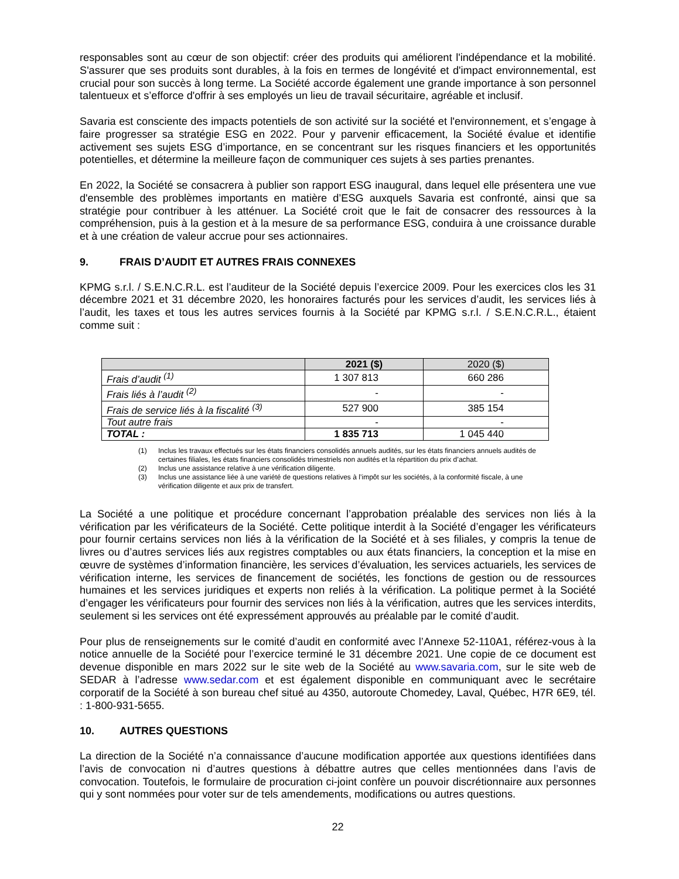responsables sont au cœur de son objectif: créer des produits qui améliorent l'indépendance et la mobilité. S'assurer que ses produits sont durables, à la fois en termes de longévité et d'impact environnemental, est crucial pour son succès à long terme. La Société accorde également une grande importance à son personnel talentueux et s’efforce d'offrir à ses employés un lieu de travail sécuritaire, agréable et inclusif.
Savaria est consciente des impacts potentiels de son activité sur la société et l'environnement, et s’engage à faire progresser sa stratégie ESG en 2022. Pour y parvenir efficacement, la Société évalue et identifie activement ses sujets ESG d’importance, en se concentrant sur les risques financiers et les opportunités potentielles, et détermine la meilleure façon de communiquer ces sujets à ses parties prenantes.
En 2022, la Société se consacrera à publier son rapport ESG inaugural, dans lequel elle présentera une vue d'ensemble des problèmes importants en matière d’ESG auxquels Savaria est confronté, ainsi que sa stratégie pour contribuer à les atténuer. La Société croit que le fait de consacrer des ressources à la compréhension, puis à la gestion et à la mesure de sa performance ESG, conduira à une croissance durable et à une création de valeur accrue pour ses actionnaires.
9. FRAIS D’AUDIT ET AUTRES FRAIS CONNEXES
KPMG s.r.l. / S.E.N.C.R.L. est l’auditeur de la Société depuis l’exercice 2009. Pour les exercices clos les 31 décembre 2021 et 31 décembre 2020, les honoraires facturés pour les services d’audit, les services liés à l’audit, les taxes et tous les autres services fournis à la Société par KPMG s.r.l. / S.E.N.C.R.L., étaient comme suit :
| | 2021 ($) | 2020 ($) |
| --- | --- | --- |
| Frais d’audit <sup>(1)</sup> | 1 307 813 | 660 286 |
| Frais liés à l’audit <sup>(2)</sup> | - | - |
| Frais de service liés à la fiscalité <sup>(3)</sup> | 527 900 | 385 154 |
| Tout autre frais | - | - |
| TOTAL : | 1 835 713 | 1 045 440 |
(1) Inclus les travaux effectués sur les états financiers consolidés annuels audités, sur les états financiers annuels audités de certaines filiales, les états financiers consolidés trimestriels non audités et la répartition du prix d’achat.
(2) Inclus une assistance relative à une vérification diligente.
(3) Inclus une assistance liée à une variété de questions relatives à l’impôt sur les sociétés, à la conformité fiscale, à une vérification diligente et aux prix de transfert.
La Société a une politique et procédure concernant l’approbation préalable des services non liés à la vérification par les vérificateurs de la Société. Cette politique interdit à la Société d’engager les vérificateurs pour fournir certains services non liés à la vérification de la Société et à ses filiales, y compris la tenue de livres ou d’autres services liés aux registres comptables ou aux états financiers, la conception et la mise en œuvre de systèmes d’information financière, les services d’évaluation, les services actuariels, les services de vérification interne, les services de financement de sociétés, les fonctions de gestion ou de ressources humaines et les services juridiques et experts non reliés à la vérification. La politique permet à la Société d’engager les vérificateurs pour fournir des services non liés à la vérification, autres que les services interdits, seulement si les services ont été expressément approuvés au préalable par le comité d’audit.
Pour plus de renseignements sur le comité d’audit en conformité avec l’Annexe 52-110A1, référez-vous à la notice annuelle de la Société pour l’exercice terminé le 31 décembre 2021. Une copie de ce document est devenue disponible en mars 2022 sur le site web de la Société au www.savaria.com, sur le site web de SEDAR à l’adresse www.sedar.com et est également disponible en communiquant avec le secrétaire corporatif de la Société à son bureau chef situé au 4350, autoroute Chomedey, Laval, Québec, H7R 6E9, tél. : 1-800-931-5655.
10. AUTRES QUESTIONS
La direction de la Société n’a connaissance d’aucune modification apportée aux questions identifiées dans l’avis de convocation ni d’autres questions à débattre autres que celles mentionnées dans l’avis de convocation. Toutefois, le formulaire de procuration ci-joint confère un pouvoir discrétionnaire aux personnes qui y sont nommées pour voter sur de tels amendements, modifications ou autres questions.
22